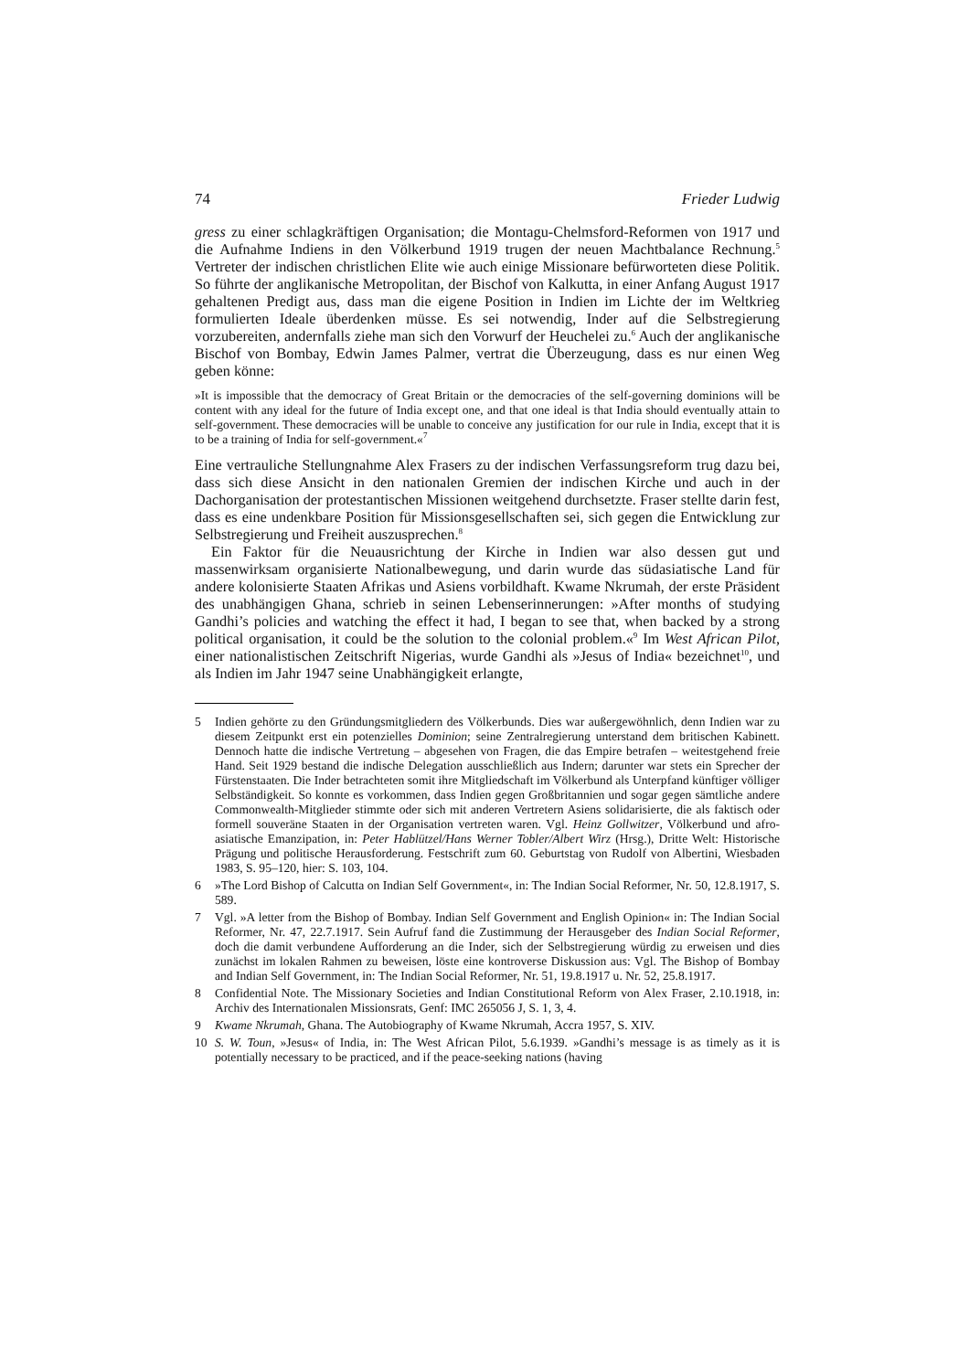74 Frieder Ludwig
gress zu einer schlagkräftigen Organisation; die Montagu-Chelmsford-Reformen von 1917 und die Aufnahme Indiens in den Völkerbund 1919 trugen der neuen Machtbalance Rechnung.<sup>5</sup> Vertreter der indischen christlichen Elite wie auch einige Missionare befürworteten diese Politik. So führte der anglikanische Metropolitan, der Bischof von Kalkutta, in einer Anfang August 1917 gehaltenen Predigt aus, dass man die eigene Position in Indien im Lichte der im Weltkrieg formulierten Ideale überdenken müsse. Es sei notwendig, Inder auf die Selbstregierung vorzubereiten, andernfalls ziehe man sich den Vorwurf der Heuchelei zu.<sup>6</sup> Auch der anglikanische Bischof von Bombay, Edwin James Palmer, vertrat die Überzeugung, dass es nur einen Weg geben könne:
»It is impossible that the democracy of Great Britain or the democracies of the self-governing dominions will be content with any ideal for the future of India except one, and that one ideal is that India should eventually attain to self-government. These democracies will be unable to conceive any justification for our rule in India, except that it is to be a training of India for self-government.«<sup>7</sup>
Eine vertrauliche Stellungnahme Alex Frasers zu der indischen Verfassungsreform trug dazu bei, dass sich diese Ansicht in den nationalen Gremien der indischen Kirche und auch in der Dachorganisation der protestantischen Missionen weitgehend durchsetzte. Fraser stellte darin fest, dass es eine undenkbare Position für Missionsgesellschaften sei, sich gegen die Entwicklung zur Selbstregierung und Freiheit auszusprechen.<sup>8</sup>
Ein Faktor für die Neuausrichtung der Kirche in Indien war also dessen gut und massenwirksam organisierte Nationalbewegung, und darin wurde das südasiatische Land für andere kolonisierte Staaten Afrikas und Asiens vorbildhaft. Kwame Nkrumah, der erste Präsident des unabhängigen Ghana, schrieb in seinen Lebenserinnerungen: »After months of studying Gandhi’s policies and watching the effect it had, I began to see that, when backed by a strong political organisation, it could be the solution to the colonial problem.«<sup>9</sup> Im West African Pilot, einer nationalistischen Zeitschrift Nigerias, wurde Gandhi als »Jesus of India« bezeichnet<sup>10</sup>, und als Indien im Jahr 1947 seine Unabhängigkeit erlangte,
5 Indien gehörte zu den Gründungsmitgliedern des Völkerbunds. Dies war außergewöhnlich, denn Indien war zu diesem Zeitpunkt erst ein potenzielles Dominion; seine Zentralregierung unterstand dem britischen Kabinett. Dennoch hatte die indische Vertretung – abgesehen von Fragen, die das Empire betrafen – weitestgehend freie Hand. Seit 1929 bestand die indische Delegation ausschließlich aus Indern; darunter war stets ein Sprecher der Fürstenstaaten. Die Inder betrachteten somit ihre Mitgliedschaft im Völkerbund als Unterpfand künftiger völliger Selbständigkeit. So konnte es vorkommen, dass Indien gegen Großbritannien und sogar gegen sämtliche andere Commonwealth-Mitglieder stimmte oder sich mit anderen Vertretern Asiens solidarisierte, die als faktisch oder formell souveräne Staaten in der Organisation vertreten waren. Vgl. Heinz Gollwitzer, Völkerbund und afro-asiatische Emanzipation, in: Peter Hablützel/Hans Werner Tobler/Albert Wirz (Hrsg.), Dritte Welt: Historische Prägung und politische Herausforderung. Festschrift zum 60. Geburtstag von Rudolf von Albertini, Wiesbaden 1983, S. 95–120, hier: S. 103, 104.
6 »The Lord Bishop of Calcutta on Indian Self Government«, in: The Indian Social Reformer, Nr. 50, 12.8.1917, S. 589.
7 Vgl. »A letter from the Bishop of Bombay. Indian Self Government and English Opinion« in: The Indian Social Reformer, Nr. 47, 22.7.1917. Sein Aufruf fand die Zustimmung der Herausgeber des Indian Social Reformer, doch die damit verbundene Aufforderung an die Inder, sich der Selbstregierung würdig zu erweisen und dies zunächst im lokalen Rahmen zu beweisen, löste eine kontroverse Diskussion aus: Vgl. The Bishop of Bombay and Indian Self Government, in: The Indian Social Reformer, Nr. 51, 19.8.1917 u. Nr. 52, 25.8.1917.
8 Confidential Note. The Missionary Societies and Indian Constitutional Reform von Alex Fraser, 2.10.1918, in: Archiv des Internationalen Missionsrats, Genf: IMC 265056 J, S. 1, 3, 4.
9 Kwame Nkrumah, Ghana. The Autobiography of Kwame Nkrumah, Accra 1957, S. XIV.
10 S. W. Toun, »Jesus« of India, in: The West African Pilot, 5.6.1939. »Gandhi’s message is as timely as it is potentially necessary to be practiced, and if the peace-seeking nations (having